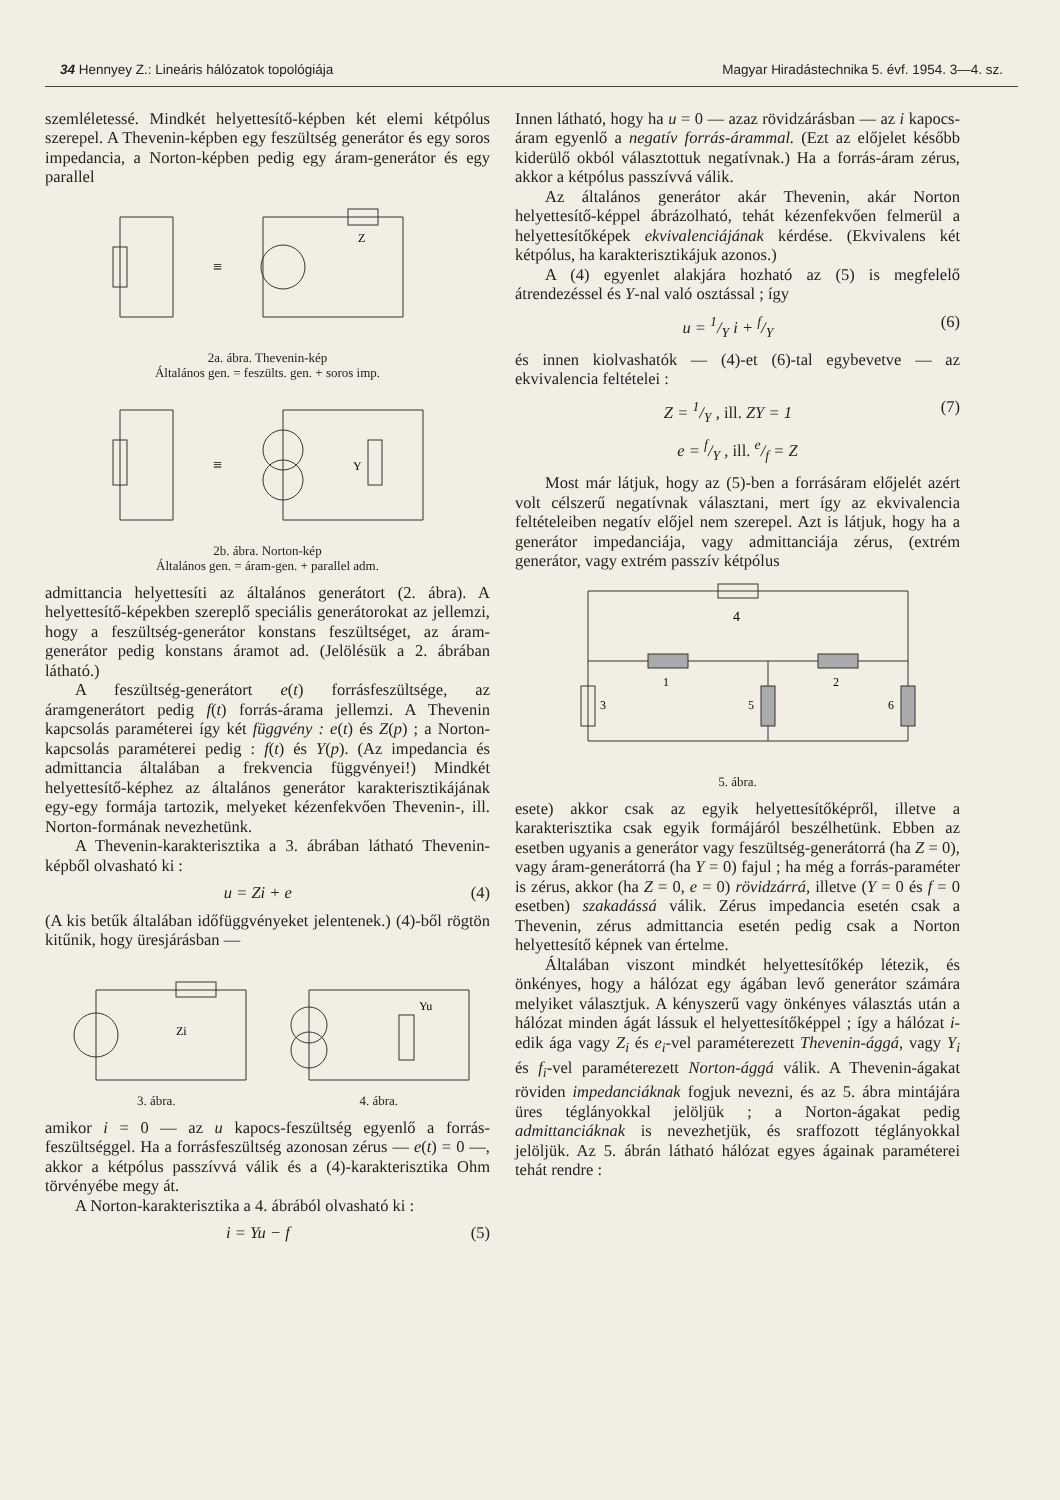34 Hennyey Z.: Lineáris hálózatok topológiája Magyar Hiradástechnika 5. évf. 1954. 3—4. sz.
szemléletessé. Mindkét helyettesítő-képben két elemi kétpólus szerepel. A Thevenin-képben egy feszültség generátor és egy soros impedancia, a Norton-képben pedig egy áram-generátor és egy parallel
≡
Z
2a. ábra. Thevenin-kép
Általános gen. = feszülts. gen. + soros imp.
≡
Y
2b. ábra. Norton-kép
Általános gen. = áram-gen. + parallel adm.
admittancia helyettesíti az általános generátort (2. ábra). A helyettesítő-képekben szereplő speciális generátorokat az jellemzi, hogy a feszültség-generátor konstans feszültséget, az áram-generátor pedig konstans áramot ad. (Jelölésük a 2. ábrában látható.)
A feszültség-generátort e(t) forrásfeszültsége, az áramgenerátort pedig f(t) forrás-árama jellemzi. A Thevenin kapcsolás paraméterei így két függvény : e(t) és Z(p) ; a Norton-kapcsolás paraméterei pedig : f(t) és Y(p). (Az impedancia és admittancia általában a frekvencia függvényei!) Mindkét helyettesítő-képhez az általános generátor karakterisztikájának egy-egy formája tartozik, melyeket kézenfekvően Thevenin-, ill. Norton-formának nevezhetünk.
A Thevenin-karakterisztika a 3. ábrában látható Thevenin-képből olvasható ki :
u = Zi + e (4)
(A kis betűk általában időfüggvényeket jelentenek.) (4)-ből rögtön kitűnik, hogy üresjárásban —
Zi
3. ábra.
Yu
4. ábra.
amikor i = 0 — az u kapocs-feszültség egyenlő a forrás-feszültséggel. Ha a forrásfeszültség azonosan zérus — e(t) = 0 —, akkor a kétpólus passzívvá válik és a (4)-karakterisztika Ohm törvényébe megy át.
A Norton-karakterisztika a 4. ábrából olvasható ki :
i = Yu − f (5)
Innen látható, hogy ha u = 0 — azaz rövidzárásban — az i kapocs-áram egyenlő a negatív forrás-árammal. (Ezt az előjelet később kiderülő okból választottuk negatívnak.) Ha a forrás-áram zérus, akkor a kétpólus passzívvá válik.
Az általános generátor akár Thevenin, akár Norton helyettesítő-képpel ábrázolható, tehát kézenfekvően felmerül a helyettesítőképek ekvivalenciájának kérdése. (Ekvivalens két kétpólus, ha karakterisztikájuk azonos.)
A (4) egyenlet alakjára hozható az (5) is megfelelő átrendezéssel és Y-nal való osztással ; így
u = 1/Y i + f/Y (6)
és innen kiolvashatók — (4)-et (6)-tal egybevetve — az ekvivalencia feltételei :
Z = 1/Y , ill. ZY = 1 (7)
e = f/Y , ill. e/f = Z
Most már látjuk, hogy az (5)-ben a forrásáram előjelét azért volt célszerű negatívnak választani, mert így az ekvivalencia feltételeiben negatív előjel nem szerepel. Azt is látjuk, hogy ha a generátor impedanciája, vagy admittanciája zérus, (extrém generátor, vagy extrém passzív kétpólus
4
1
2
3
5
6
5. ábra.
esete) akkor csak az egyik helyettesítőképről, illetve a karakterisztika csak egyik formájáról beszélhetünk. Ebben az esetben ugyanis a generátor vagy feszültség-generátorrá (ha Z = 0), vagy áram-generátorrá (ha Y = 0) fajul ; ha még a forrás-paraméter is zérus, akkor (ha Z = 0, e = 0) rövidzárrá, illetve (Y = 0 és f = 0 esetben) szakadássá válik. Zérus impedancia esetén csak a Thevenin, zérus admittancia esetén pedig csak a Norton helyettesítő képnek van értelme.
Általában viszont mindkét helyettesítőkép létezik, és önkényes, hogy a hálózat egy ágában levő generátor számára melyiket választjuk. A kényszerű vagy önkényes választás után a hálózat minden ágát lássuk el helyettesítőképpel ; így a hálózat i-edik ága vagy Z<sub>i</sub> és e<sub>i</sub>-vel paraméterezett Thevenin-ággá, vagy Y<sub>i</sub> és f<sub>i</sub>-vel paraméterezett Norton-ággá válik. A Thevenin-ágakat röviden impedanciáknak fogjuk nevezni, és az 5. ábra mintájára üres téglányokkal jelöljük ; a Norton-ágakat pedig admittanciáknak is nevezhetjük, és sraffozott téglányokkal jelöljük. Az 5. ábrán látható hálózat egyes ágainak paraméterei tehát rendre :